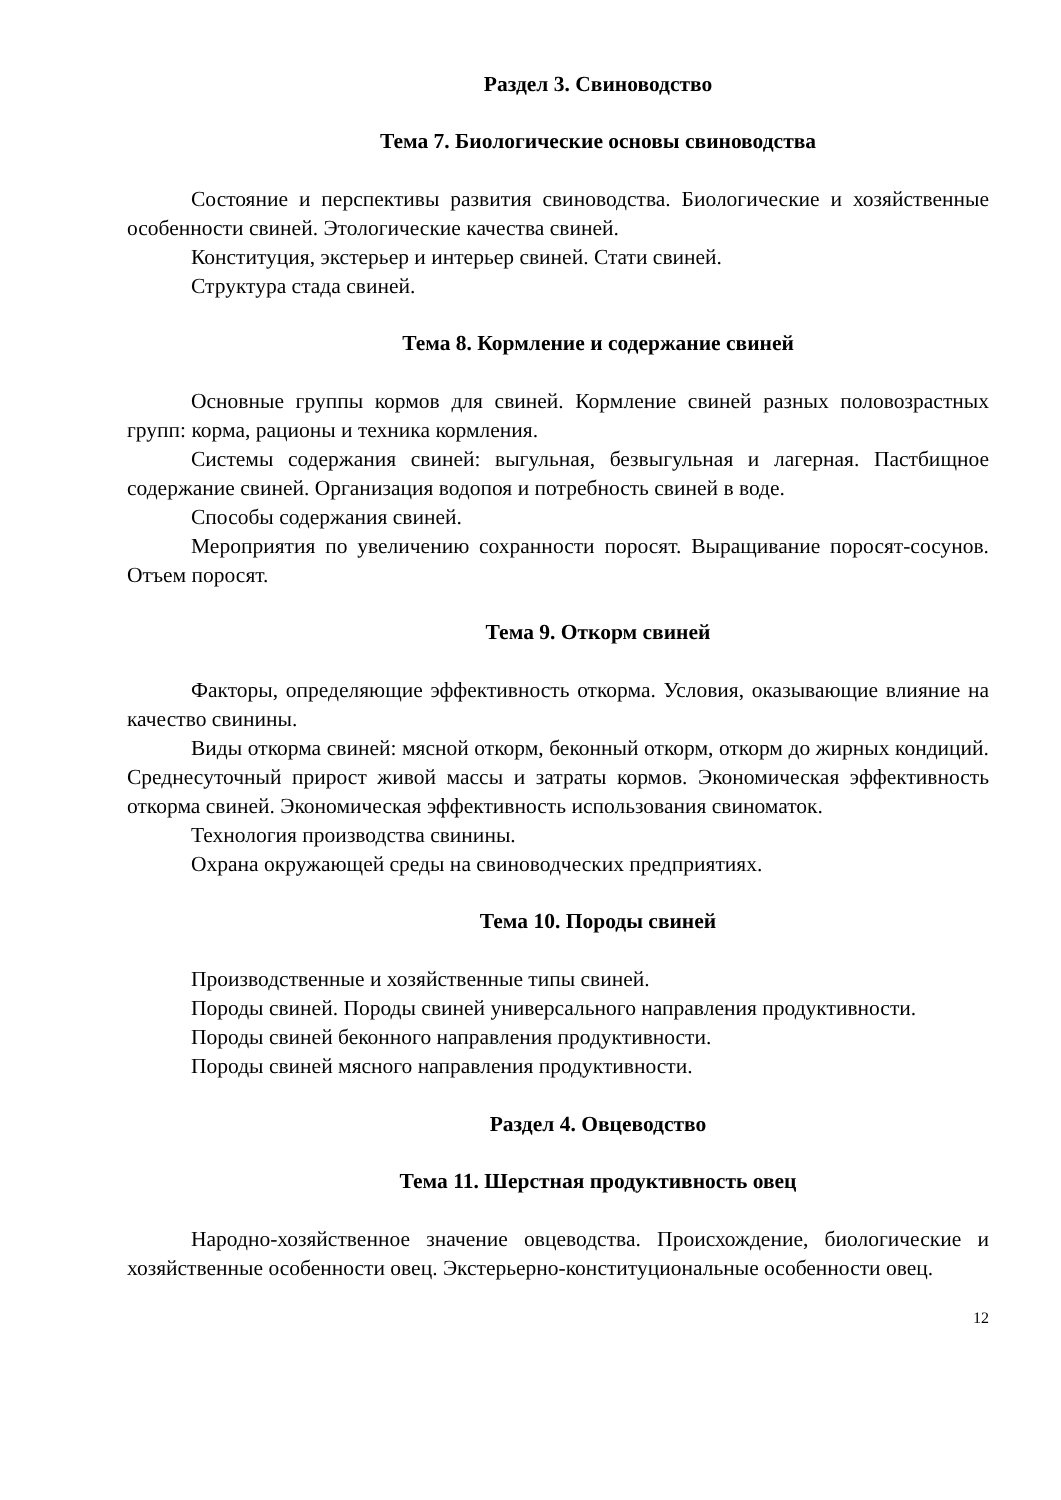Раздел 3. Свиноводство
Тема 7. Биологические основы свиноводства
Состояние и перспективы развития свиноводства. Биологические и хозяйственные особенности свиней. Этологические качества свиней.
Конституция, экстерьер и интерьер свиней. Стати свиней.
Структура стада свиней.
Тема 8. Кормление и содержание свиней
Основные группы кормов для свиней. Кормление свиней разных половозрастных групп: корма, рационы и техника кормления.
Системы содержания свиней: выгульная, безвыгульная и лагерная. Пастбищное содержание свиней. Организация водопоя и потребность свиней в воде.
Способы содержания свиней.
Мероприятия по увеличению сохранности поросят. Выращивание поросят-сосунов. Отъем поросят.
Тема 9. Откорм свиней
Факторы, определяющие эффективность откорма. Условия, оказывающие влияние на качество свинины.
Виды откорма свиней: мясной откорм, беконный откорм, откорм до жирных кондиций. Среднесуточный прирост живой массы и затраты кормов. Экономическая эффективность откорма свиней. Экономическая эффективность использования свиноматок.
Технология производства свинины.
Охрана окружающей среды на свиноводческих предприятиях.
Тема 10. Породы свиней
Производственные и хозяйственные типы свиней.
Породы свиней. Породы свиней универсального направления продуктивности.
Породы свиней беконного направления продуктивности.
Породы свиней мясного направления продуктивности.
Раздел 4. Овцеводство
Тема 11. Шерстная продуктивность овец
Народно-хозяйственное значение овцеводства. Происхождение, биологические и хозяйственные особенности овец. Экстерьерно-конституциональные особенности овец.
12